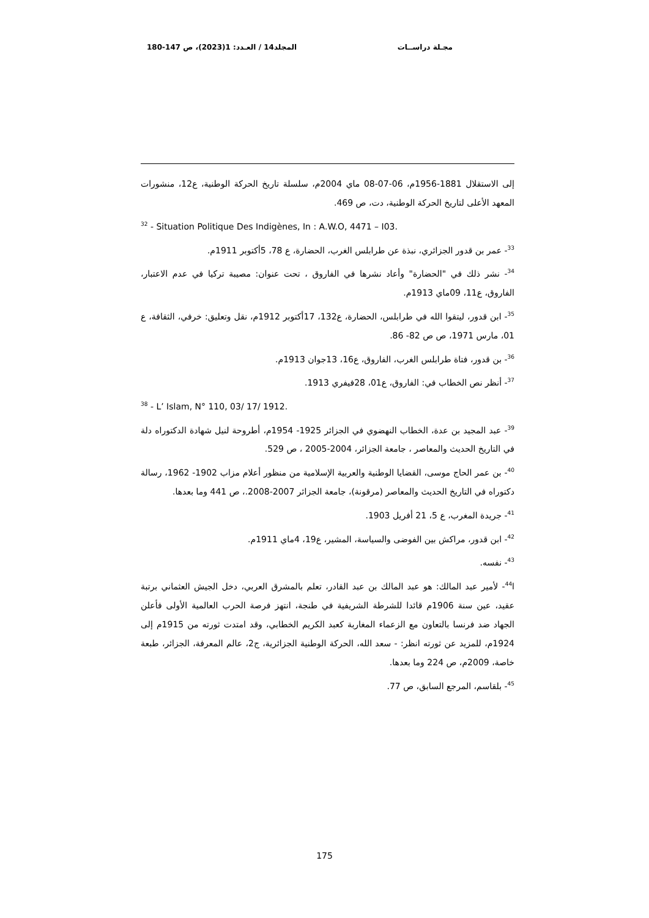مجـلة دراســات المجلد14 / العـدد: 1(2023)، ص 147-180
إلى الاستقلال 1881-1956م، 06-07-08 ماي 2004م، سلسلة تاريخ الحركة الوطنية، ع12، منشورات المعهد الأعلى لتاريخ الحركة الوطنية، دت، ص 469.
<sup>32</sup> - Situation Politique Des Indigènes, In : A.W.O, 4471 – I03.
<sup>33</sup>- عمر بن قدور الجزائري، نبذة عن طرابلس الغرب، الحضارة، ع 78، 5أكتوبر 1911م.
<sup>34</sup>- نشر ذلك في "الحضارة" وأعاد نشرها في الفاروق ، تحت عنوان: مصيبة تركيا في عدم الاعتبار، الفاروق، ع11، 09ماي 1913م.
<sup>35</sup>- ابن قدور، ليتقوا الله في طرابلس، الحضارة، ع132، 17أكتوبر 1912م، نقل وتعليق: خرفي، الثقافة، ع 01، مارس 1971، ص ص 82- 86.
<sup>36</sup>- بن قدور، فتاة طرابلس الغرب، الفاروق، ع16، 13جوان 1913م.
<sup>37</sup>- أنظر نص الخطاب في: الفاروق، ع01، 28فيفري 1913.
<sup>38</sup> - L’ Islam, N° 110, 03/ 17/ 1912.
<sup>39</sup>- عبد المجيد بن عدة، الخطاب النهضوي في الجزائر 1925- 1954م، أطروحة لنيل شهادة الدكتوراه دلة في التاريخ الحديث والمعاصر ، جامعة الجزائر، 2004-2005 ، ص 529.
<sup>40</sup>- بن عمر الحاج موسى، القضايا الوطنية والعربية الإسلامية من منظور أعلام مزاب 1902- 1962، رسالة دكتوراه في التاريخ الحديث والمعاصر (مرقونة)، جامعة الجزائر 2007-2008.، ص 441 وما بعدها.
<sup>41</sup>- جريدة المغرب، ع 5، 21 أفريل 1903.
<sup>42</sup>- ابن قدور، مراكش بين الفوضى والسياسة، المشير، ع19، 4ماي 1911م.
<sup>43</sup>- نفسه.
ا<sup>44</sup>- لأمير عبد المالك: هو عبد المالك بن عبد القادر، تعلم بالمشرق العربي، دخل الجيش العثماني برتبة عقيد، عين سنة 1906م قائدا للشرطة الشريفية في طنجة، انتهز فرصة الحرب العالمية الأولى فأعلن الجهاد ضد فرنسا بالتعاون مع الزعماء المغاربة كعبد الكريم الخطابي، وقد امتدت ثورته من 1915م إلى 1924م، للمزيد عن ثورته انظر: - سعد الله، الحركة الوطنية الجزائرية، ج2، عالم المعرفة، الجزائر، طبعة خاصة، 2009م، ص 224 وما بعدها.
<sup>45</sup>- بلقاسم، المرجع السابق، ص 77.
175